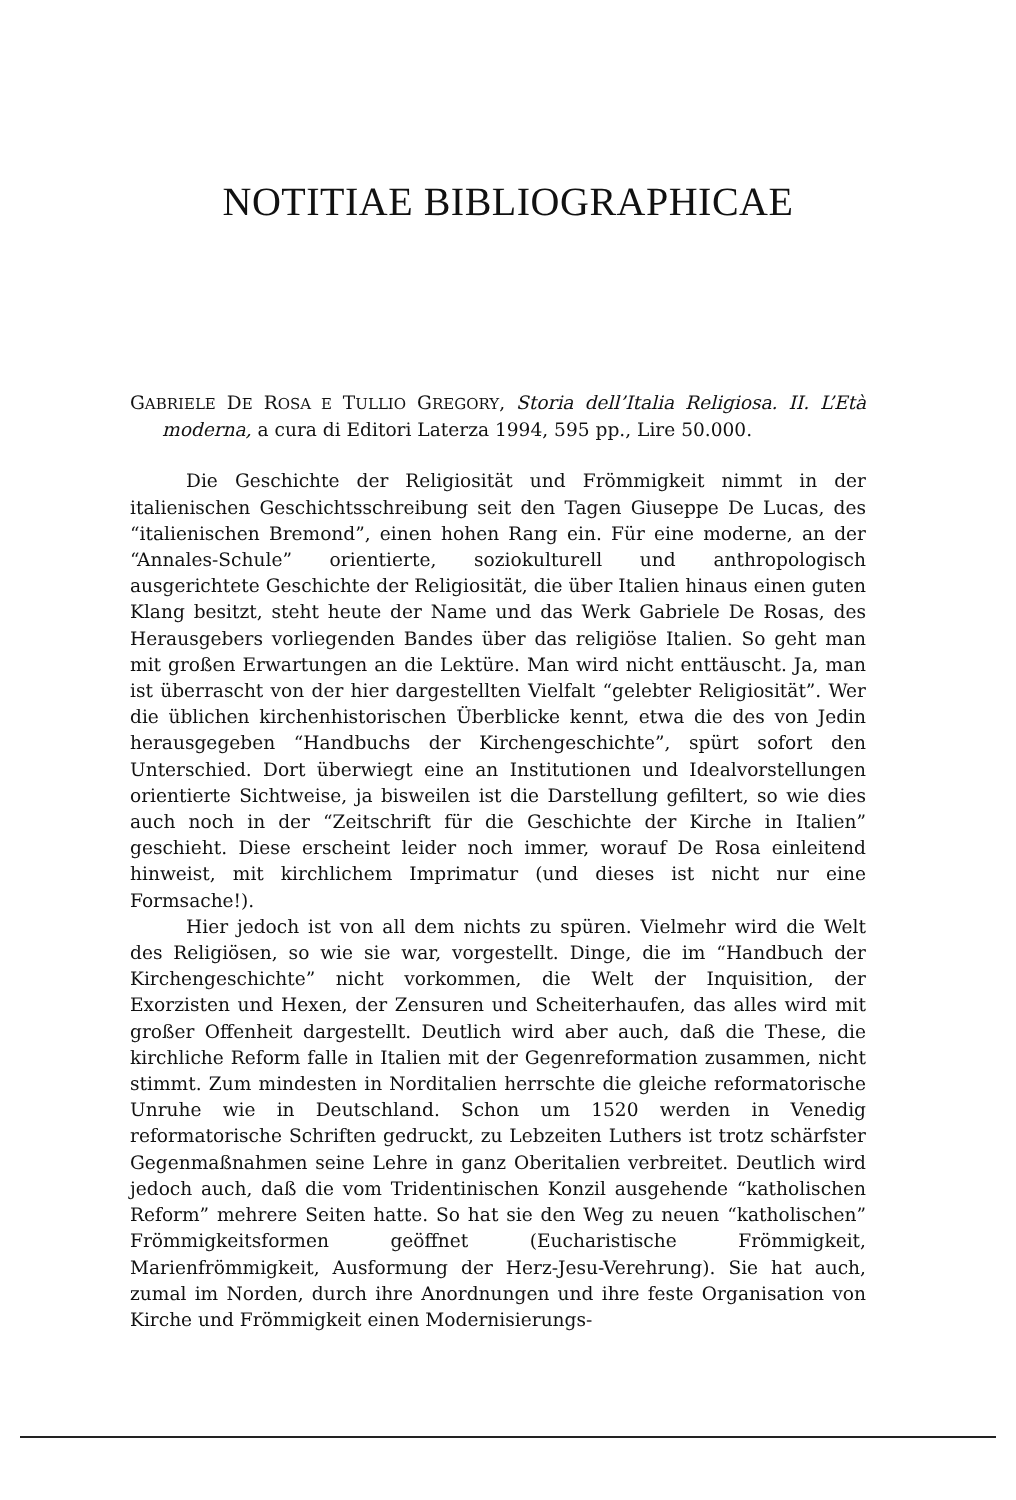NOTITIAE BIBLIOGRAPHICAE
GABRIELE DE ROSA E TULLIO GREGORY, Storia dell’Italia Religiosa. II. L’Età moderna, a cura di Editori Laterza 1994, 595 pp., Lire 50.000.
Die Geschichte der Religiosität und Frömmigkeit nimmt in der italienischen Geschichtsschreibung seit den Tagen Giuseppe De Lucas, des “italienischen Bremond”, einen hohen Rang ein. Für eine moderne, an der “Annales-Schule” orientierte, soziokulturell und anthropologisch ausgerichtete Geschichte der Religiosität, die über Italien hinaus einen guten Klang besitzt, steht heute der Name und das Werk Gabriele De Rosas, des Herausgebers vorliegenden Bandes über das religiöse Italien. So geht man mit großen Erwartungen an die Lektüre. Man wird nicht enttäuscht. Ja, man ist überrascht von der hier dargestellten Vielfalt “gelebter Religiosität”. Wer die üblichen kirchenhistorischen Überblicke kennt, etwa die des von Jedin herausgegeben “Handbuchs der Kirchengeschichte”, spürt sofort den Unterschied. Dort überwiegt eine an Institutionen und Idealvorstellungen orientierte Sichtweise, ja bisweilen ist die Darstellung gefiltert, so wie dies auch noch in der “Zeitschrift für die Geschichte der Kirche in Italien” geschieht. Diese erscheint leider noch immer, worauf De Rosa einleitend hinweist, mit kirchlichem Imprimatur (und dieses ist nicht nur eine Formsache!).
Hier jedoch ist von all dem nichts zu spüren. Vielmehr wird die Welt des Religiösen, so wie sie war, vorgestellt. Dinge, die im “Handbuch der Kirchengeschichte” nicht vorkommen, die Welt der Inquisition, der Exorzisten und Hexen, der Zensuren und Scheiterhaufen, das alles wird mit großer Offenheit dargestellt. Deutlich wird aber auch, daß die These, die kirchliche Reform falle in Italien mit der Gegenreformation zusammen, nicht stimmt. Zum mindesten in Norditalien herrschte die gleiche reformatorische Unruhe wie in Deutschland. Schon um 1520 werden in Venedig reformatorische Schriften gedruckt, zu Lebzeiten Luthers ist trotz schärfster Gegenmaßnahmen seine Lehre in ganz Oberitalien verbreitet. Deutlich wird jedoch auch, daß die vom Tridentinischen Konzil ausgehende “katholischen Reform” mehrere Seiten hatte. So hat sie den Weg zu neuen “katholischen” Frömmigkeitsformen geöffnet (Eucharistische Frömmigkeit, Marienfrömmigkeit, Ausformung der Herz-Jesu-Verehrung). Sie hat auch, zumal im Norden, durch ihre Anordnungen und ihre feste Organisation von Kirche und Frömmigkeit einen Modernisierungs-